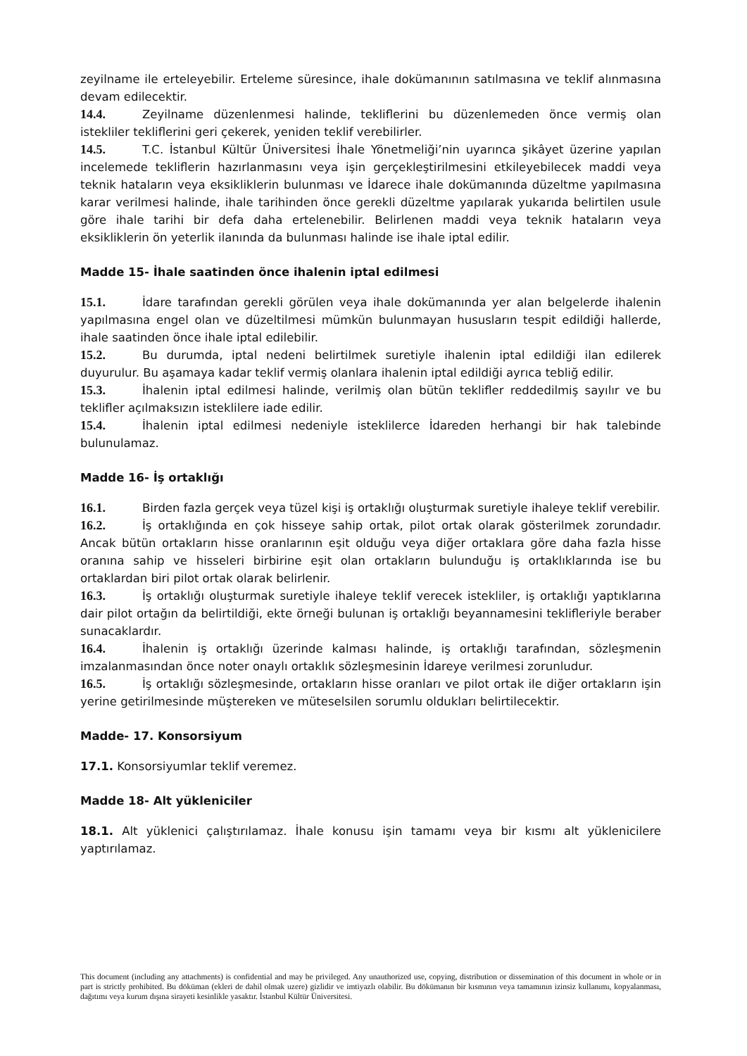zeyilname ile erteleyebilir. Erteleme süresince, ihale dokümanının satılmasına ve teklif alınmasına devam edilecektir.
14.4. Zeyilname düzenlenmesi halinde, tekliflerini bu düzenlemeden önce vermiş olan istekliler tekliflerini geri çekerek, yeniden teklif verebilirler.
14.5. T.C. İstanbul Kültür Üniversitesi İhale Yönetmeliği’nin uyarınca şikâyet üzerine yapılan incelemede tekliflerin hazırlanmasını veya işin gerçekleştirilmesini etkileyebilecek maddi veya teknik hataların veya eksikliklerin bulunması ve İdarece ihale dokümanında düzeltme yapılmasına karar verilmesi halinde, ihale tarihinden önce gerekli düzeltme yapılarak yukarıda belirtilen usule göre ihale tarihi bir defa daha ertelenebilir. Belirlenen maddi veya teknik hataların veya eksikliklerin ön yeterlik ilanında da bulunması halinde ise ihale iptal edilir.
Madde 15- İhale saatinden önce ihalenin iptal edilmesi
15.1. İdare tarafından gerekli görülen veya ihale dokümanında yer alan belgelerde ihalenin yapılmasına engel olan ve düzeltilmesi mümkün bulunmayan hususların tespit edildiği hallerde, ihale saatinden önce ihale iptal edilebilir.
15.2. Bu durumda, iptal nedeni belirtilmek suretiyle ihalenin iptal edildiği ilan edilerek duyurulur. Bu aşamaya kadar teklif vermiş olanlara ihalenin iptal edildiği ayrıca tebliğ edilir.
15.3. İhalenin iptal edilmesi halinde, verilmiş olan bütün teklifler reddedilmiş sayılır ve bu teklifler açılmaksızın isteklilere iade edilir.
15.4. İhalenin iptal edilmesi nedeniyle isteklilerce İdareden herhangi bir hak talebinde bulunulamaz.
Madde 16- İş ortaklığı
16.1. Birden fazla gerçek veya tüzel kişi iş ortaklığı oluşturmak suretiyle ihaleye teklif verebilir.
16.2. İş ortaklığında en çok hisseye sahip ortak, pilot ortak olarak gösterilmek zorundadır. Ancak bütün ortakların hisse oranlarının eşit olduğu veya diğer ortaklara göre daha fazla hisse oranına sahip ve hisseleri birbirine eşit olan ortakların bulunduğu iş ortaklıklarında ise bu ortaklardan biri pilot ortak olarak belirlenir.
16.3. İş ortaklığı oluşturmak suretiyle ihaleye teklif verecek istekliler, iş ortaklığı yaptıklarına dair pilot ortağın da belirtildiği, ekte örneği bulunan iş ortaklığı beyannamesini teklifleriyle beraber sunacaklardır.
16.4. İhalenin iş ortaklığı üzerinde kalması halinde, iş ortaklığı tarafından, sözleşmenin imzalanmasından önce noter onaylı ortaklık sözleşmesinin İdareye verilmesi zorunludur.
16.5. İş ortaklığı sözleşmesinde, ortakların hisse oranları ve pilot ortak ile diğer ortakların işin yerine getirilmesinde müştereken ve müteselsilen sorumlu oldukları belirtilecektir.
Madde- 17. Konsorsiyum
17.1. Konsorsiyumlar teklif veremez.
Madde 18- Alt yükleniciler
18.1. Alt yüklenici çalıştırılamaz. İhale konusu işin tamamı veya bir kısmı alt yüklenicilere yaptırılamaz.
This document (including any attachments) is confidential and may be privileged. Any unauthorized use, copying, distribution or dissemination of this document in whole or in part is strictly prohibited. Bu döküman (ekleri de dahil olmak uzere) gizlidir ve imtiyazlı olabilir. Bu dökümanın bir kısmının veya tamamının izinsiz kullanımı, kopyalanması, dağıtımı veya kurum dışına sirayeti kesinlikle yasaktır. İstanbul Kültür Üniversitesi.